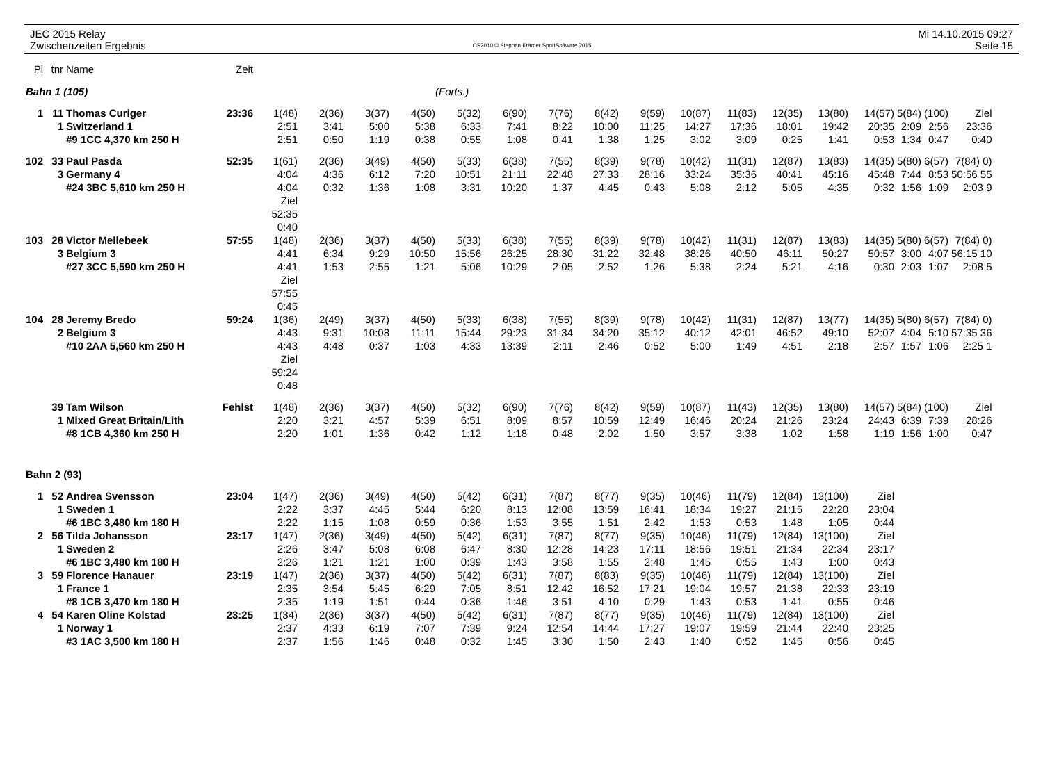JEC 2015 Relay
Zwischenzeiten Ergebnis
OS2010 © Stephan Krämer SportSoftware 2015
Mi 14.10.2015 09:27
Seite 15
| Pl | tnr | Name | Zeit | | | | | | | | | | | | | | | | | |
| --- | --- | --- | --- | --- | --- | --- | --- | --- | --- | --- | --- | --- | --- | --- | --- | --- | --- | --- | --- | --- |
| Bahn 1 (105) | | | | (Forts.) | | | | | | | | | | | | | | | | |
| 1 | 11 | Thomas Curiger | 23:36 | 1(48) | 2(36) | 3(37) | 4(50) | 5(32) | 6(90) | 7(76) | 8(42) | 9(59) | 10(87) | 11(83) | 12(35) | 13(80) | 14(57) | 5(84) | (100) | Ziel |
| | 1 | Switzerland 1 | | 2:51 | 3:41 | 5:00 | 5:38 | 6:33 | 7:41 | 8:22 | 10:00 | 11:25 | 14:27 | 17:36 | 18:01 | 19:42 | 20:35 | 2:09 | 2:56 | 23:36 |
| | | #9 1CC 4,370 km 250 H | | 2:51 | 0:50 | 1:19 | 0:38 | 0:55 | 1:08 | 0:41 | 1:38 | 1:25 | 3:02 | 3:09 | 0:25 | 1:41 | 0:53 | 1:34 | 0:47 | 0:40 |
| 102 | 33 | Paul Pasda | 52:35 | 1(61) | 2(36) | 3(49) | 4(50) | 5(33) | 6(38) | 7(55) | 8(39) | 9(78) | 10(42) | 11(31) | 12(87) | 13(83) | 14(35) | 5(80) | 6(57) | 7(84) 0) |
| | 3 | Germany 4 | | 4:04 | 4:36 | 6:12 | 7:20 | 10:51 | 21:11 | 22:48 | 27:33 | 28:16 | 33:24 | 35:36 | 40:41 | 45:16 | 45:48 | 7:44 | 8:53 | 50:56 55 |
| | | #24 3BC 5,610 km 250 H | | 4:04 | 0:32 | 1:36 | 1:08 | 3:31 | 10:20 | 1:37 | 4:45 | 0:43 | 5:08 | 2:12 | 5:05 | 4:35 | 0:32 | 1:56 | 1:09 | 2:03 9 |
| | | | | Ziel 52:35 0:40 | | | | | | | | | | | | | | | | |
| 103 | 28 | Victor Mellebeek | 57:55 | 1(48) | 2(36) | 3(37) | 4(50) | 5(33) | 6(38) | 7(55) | 8(39) | 9(78) | 10(42) | 11(31) | 12(87) | 13(83) | 14(35) | 5(80) | 6(57) | 7(84) 0) |
| | 3 | Belgium 3 | | 4:41 | 6:34 | 9:29 | 10:50 | 15:56 | 26:25 | 28:30 | 31:22 | 32:48 | 38:26 | 40:50 | 46:11 | 50:27 | 50:57 | 3:00 | 4:07 | 56:15 10 |
| | | #27 3CC 5,590 km 250 H | | 4:41 | 1:53 | 2:55 | 1:21 | 5:06 | 10:29 | 2:05 | 2:52 | 1:26 | 5:38 | 2:24 | 5:21 | 4:16 | 0:30 | 2:03 | 1:07 | 2:08 5 |
| | | | | Ziel 57:55 0:45 | | | | | | | | | | | | | | | | |
| 104 | 28 | Jeremy Bredo | 59:24 | 1(36) | 2(49) | 3(37) | 4(50) | 5(33) | 6(38) | 7(55) | 8(39) | 9(78) | 10(42) | 11(31) | 12(87) | 13(77) | 14(35) | 5(80) | 6(57) | 7(84) 0) |
| | 2 | Belgium 3 | | 4:43 | 9:31 | 10:08 | 11:11 | 15:44 | 29:23 | 31:34 | 34:20 | 35:12 | 40:12 | 42:01 | 46:52 | 49:10 | 52:07 | 4:04 | 5:10 | 57:35 36 |
| | | #10 2AA 5,560 km 250 H | | 4:43 | 4:48 | 0:37 | 1:03 | 4:33 | 13:39 | 2:11 | 2:46 | 0:52 | 5:00 | 1:49 | 4:51 | 2:18 | 2:57 | 1:57 | 1:06 | 2:25 1 |
| | | | | Ziel 59:24 0:48 | | | | | | | | | | | | | | | | |
| | 39 | Tam Wilson | Fehlst | 1(48) | 2(36) | 3(37) | 4(50) | 5(32) | 6(90) | 7(76) | 8(42) | 9(59) | 10(87) | 11(43) | 12(35) | 13(80) | 14(57) | 5(84) | (100) | Ziel |
| | 1 | Mixed Great Britain/Lith | | 2:20 | 3:21 | 4:57 | 5:39 | 6:51 | 8:09 | 8:57 | 10:59 | 12:49 | 16:46 | 20:24 | 21:26 | 23:24 | 24:43 | 6:39 | 7:39 | 28:26 |
| | | #8 1CB 4,360 km 250 H | | 2:20 | 1:01 | 1:36 | 0:42 | 1:12 | 1:18 | 0:48 | 2:02 | 1:50 | 3:57 | 3:38 | 1:02 | 1:58 | 1:19 | 1:56 | 1:00 | 0:47 |
| Bahn 2 (93) | | | | | | | | | | | | | | | | | | | | |
| 1 | 52 | Andrea Svensson | 23:04 | 1(47) | 2(36) | 3(49) | 4(50) | 5(42) | 6(31) | 7(87) | 8(77) | 9(35) | 10(46) | 11(79) | 12(84) | 13(100) | Ziel | | | |
| | 1 | Sweden 1 | | 2:22 | 3:37 | 4:45 | 5:44 | 6:20 | 8:13 | 12:08 | 13:59 | 16:41 | 18:34 | 19:27 | 21:15 | 22:20 | 23:04 | | | |
| | | #6 1BC 3,480 km 180 H | | 2:22 | 1:15 | 1:08 | 0:59 | 0:36 | 1:53 | 3:55 | 1:51 | 2:42 | 1:53 | 0:53 | 1:48 | 1:05 | 0:44 | | | |
| 2 | 56 | Tilda Johansson | 23:17 | 1(47) | 2(36) | 3(49) | 4(50) | 5(42) | 6(31) | 7(87) | 8(77) | 9(35) | 10(46) | 11(79) | 12(84) | 13(100) | Ziel | | | |
| | 1 | Sweden 2 | | 2:26 | 3:47 | 5:08 | 6:08 | 6:47 | 8:30 | 12:28 | 14:23 | 17:11 | 18:56 | 19:51 | 21:34 | 22:34 | 23:17 | | | |
| | | #6 1BC 3,480 km 180 H | | 2:26 | 1:21 | 1:21 | 1:00 | 0:39 | 1:43 | 3:58 | 1:55 | 2:48 | 1:45 | 0:55 | 1:43 | 1:00 | 0:43 | | | |
| 3 | 59 | Florence Hanauer | 23:19 | 1(47) | 2(36) | 3(37) | 4(50) | 5(42) | 6(31) | 7(87) | 8(83) | 9(35) | 10(46) | 11(79) | 12(84) | 13(100) | Ziel | | | |
| | 1 | France 1 | | 2:35 | 3:54 | 5:45 | 6:29 | 7:05 | 8:51 | 12:42 | 16:52 | 17:21 | 19:04 | 19:57 | 21:38 | 22:33 | 23:19 | | | |
| | | #8 1CB 3,470 km 180 H | | 2:35 | 1:19 | 1:51 | 0:44 | 0:36 | 1:46 | 3:51 | 4:10 | 0:29 | 1:43 | 0:53 | 1:41 | 0:55 | 0:46 | | | |
| 4 | 54 | Karen Oline Kolstad | 23:25 | 1(34) | 2(36) | 3(37) | 4(50) | 5(42) | 6(31) | 7(87) | 8(77) | 9(35) | 10(46) | 11(79) | 12(84) | 13(100) | Ziel | | | |
| | 1 | Norway 1 | | 2:37 | 4:33 | 6:19 | 7:07 | 7:39 | 9:24 | 12:54 | 14:44 | 17:27 | 19:07 | 19:59 | 21:44 | 22:40 | 23:25 | | | |
| | | #3 1AC 3,500 km 180 H | | 2:37 | 1:56 | 1:46 | 0:48 | 0:32 | 1:45 | 3:30 | 1:50 | 2:43 | 1:40 | 0:52 | 1:45 | 0:56 | 0:45 | | | |